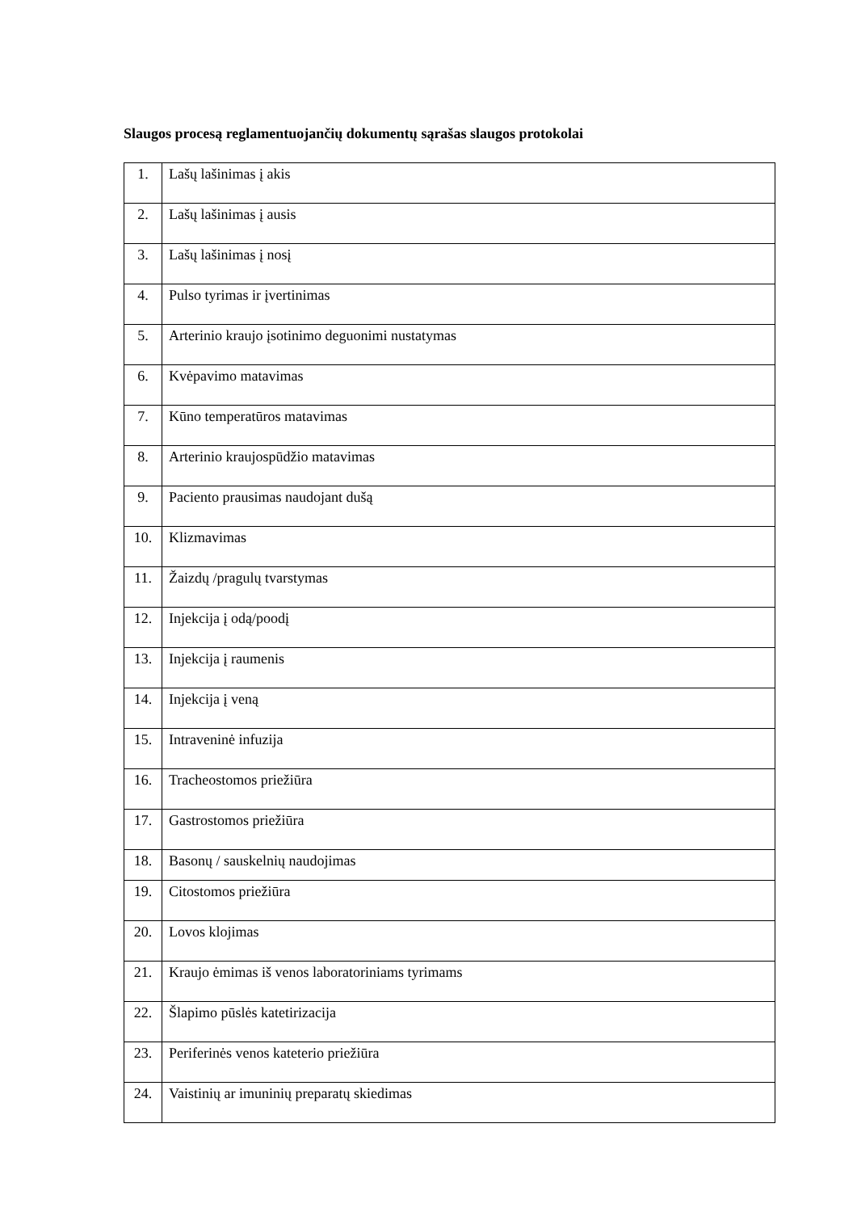Slaugos procesą reglamentuojančių dokumentų sąrašas slaugos protokolai
| 1. | Lašų lašinimas į akis |
| 2. | Lašų lašinimas į ausis |
| 3. | Lašų lašinimas į nosį |
| 4. | Pulso tyrimas ir įvertinimas |
| 5. | Arterinio kraujo įsotinimo deguonimi nustatymas |
| 6. | Kvėpavimo matavimas |
| 7. | Kūno temperatūros matavimas |
| 8. | Arterinio kraujospūdžio matavimas |
| 9. | Paciento prausimas naudojant dušą |
| 10. | Klizmavimas |
| 11. | Žaizdų /pragulų tvarstymas |
| 12. | Injekcija į odą/poodį |
| 13. | Injekcija į raumenis |
| 14. | Injekcija į veną |
| 15. | Intraveninė infuzija |
| 16. | Tracheostomos priežiūra |
| 17. | Gastrostomos priežiūra |
| 18. | Basonų / sauskelnių naudojimas |
| 19. | Citostomos priežiūra |
| 20. | Lovos klojimas |
| 21. | Kraujo ėmimas iš venos laboratoriniams tyrimams |
| 22. | Šlapimo pūslės katetirizacija |
| 23. | Periferinės venos kateterio priežiūra |
| 24. | Vaistinių ar imuninių preparatų skiedimas |